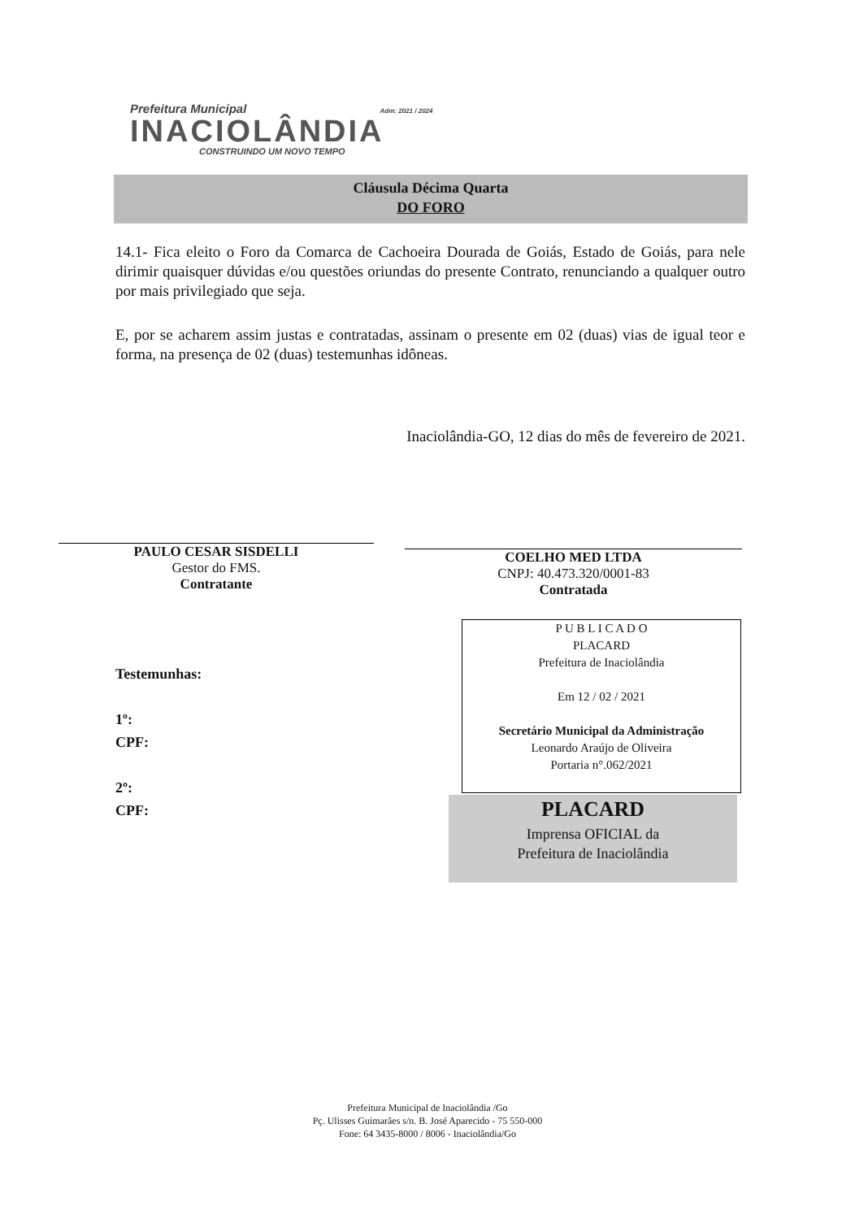Prefeitura Municipal Adm: 2021 / 2024
INACIOLÂNDIA
CONSTRUINDO UM NOVO TEMPO
Cláusula Décima Quarta
DO FORO
14.1- Fica eleito o Foro da Comarca de Cachoeira Dourada de Goiás, Estado de Goiás, para nele dirimir quaisquer dúvidas e/ou questões oriundas do presente Contrato, renunciando a qualquer outro por mais privilegiado que seja.
E, por se acharem assim justas e contratadas, assinam o presente em 02 (duas) vias de igual teor e forma, na presença de 02 (duas) testemunhas idôneas.
Inaciolândia-GO, 12 dias do mês de fevereiro de 2021.
PAULO CESAR SISDELLI
Gestor do FMS.
Contratante
COELHO MED LTDA
CNPJ: 40.473.320/0001-83
Contratada
Testemunhas:
1º:
CPF:
2º:
CPF:
P U B L I C A D O
PLACARD
Prefeitura de Inaciolândia
Em 12 / 02 / 2021
Secretário Municipal da Administração
Leonardo Araújo de Oliveira
Portaria n°.062/2021
PLACARD
Imprensa OFICIAL da
Prefeitura de Inaciolândia
Prefeitura Municipal de Inaciolândia /Go
Pç. Ulisses Guimarães s/n. B. José Aparecido - 75 550-000
Fone: 64 3435-8000 / 8006 - Inaciolândia/Go